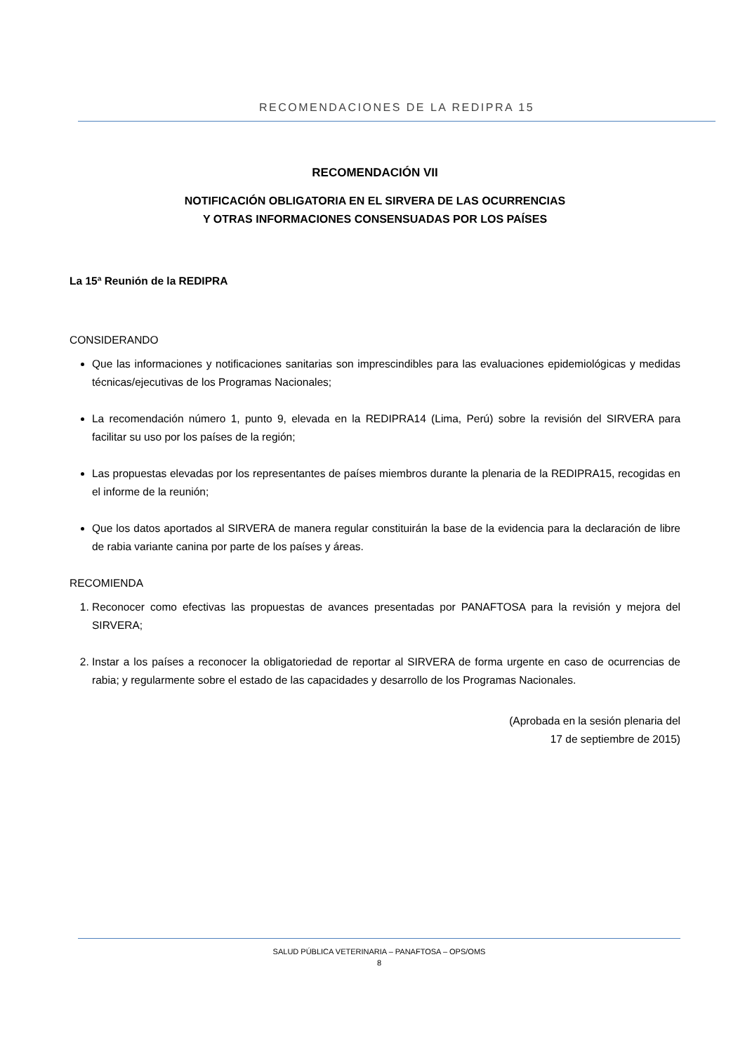RECOMENDACIONES DE LA REDIPRA 15
RECOMENDACIÓN VII
NOTIFICACIÓN OBLIGATORIA EN EL SIRVERA DE LAS OCURRENCIAS
Y OTRAS INFORMACIONES CONSENSUADAS POR LOS PAÍSES
La 15ª Reunión de la REDIPRA
CONSIDERANDO
Que las informaciones y notificaciones sanitarias son imprescindibles para las evaluaciones epidemiológicas y medidas técnicas/ejecutivas de los Programas Nacionales;
La recomendación número 1, punto 9, elevada en la REDIPRA14 (Lima, Perú) sobre la revisión del SIRVERA para facilitar su uso por los países de la región;
Las propuestas elevadas por los representantes de países miembros durante la plenaria de la REDIPRA15, recogidas en el informe de la reunión;
Que los datos aportados al SIRVERA de manera regular constituirán la base de la evidencia para la declaración de libre de rabia variante canina por parte de los países y áreas.
RECOMIENDA
1. Reconocer como efectivas las propuestas de avances presentadas por PANAFTOSA para la revisión y mejora del SIRVERA;
2. Instar a los países a reconocer la obligatoriedad de reportar al SIRVERA de forma urgente en caso de ocurrencias de rabia; y regularmente sobre el estado de las capacidades y desarrollo de los Programas Nacionales.
(Aprobada en la sesión plenaria del
17 de septiembre de 2015)
SALUD PÚBLICA VETERINARIA – PANAFTOSA – OPS/OMS
8